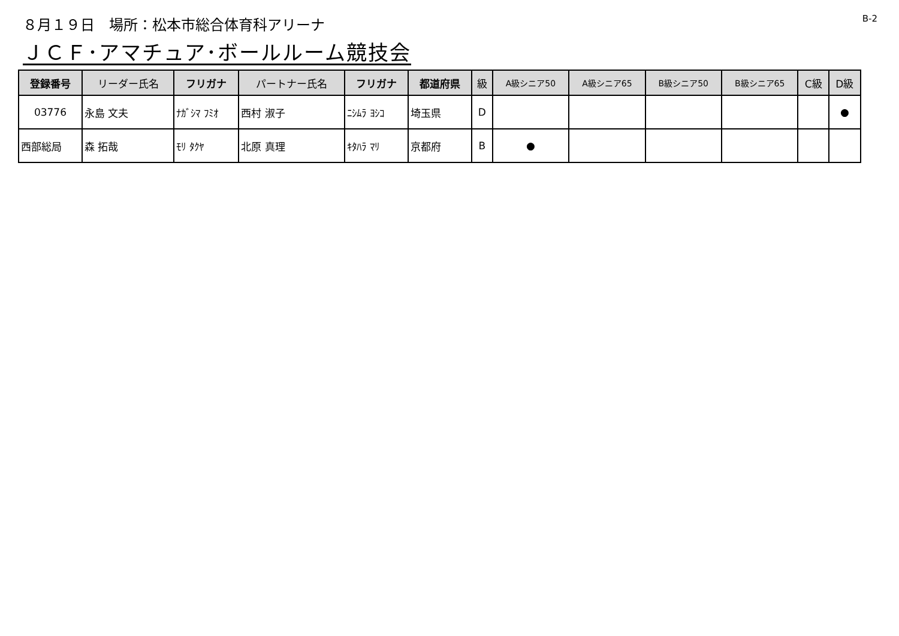８月１９日　場所：松本市総合体育科アリーナ
B-2
ＪＣＦ･アマチュア･ボールルーム競技会
| 登録番号 | リーダー氏名 | フリガナ | パートナー氏名 | フリガナ | 都道府県 | 級 | A級シニア50 | A級シニア65 | B級シニア50 | B級シニア65 | C級 | D級 |
| --- | --- | --- | --- | --- | --- | --- | --- | --- | --- | --- | --- | --- |
| 03776 | 永島 文夫 | ﾅｶﾞｼﾏ ﾌﾐｵ | 西村 淑子 | ﾆｼﾑﾗ ﾖｼｺ | 埼玉県 | D | | | | | | ● |
| 西部総局 | 森 拓哉 | ﾓﾘ ﾀｸﾔ | 北原 真理 | ｷﾀﾊﾗ ﾏﾘ | 京都府 | B | ● | | | | | |